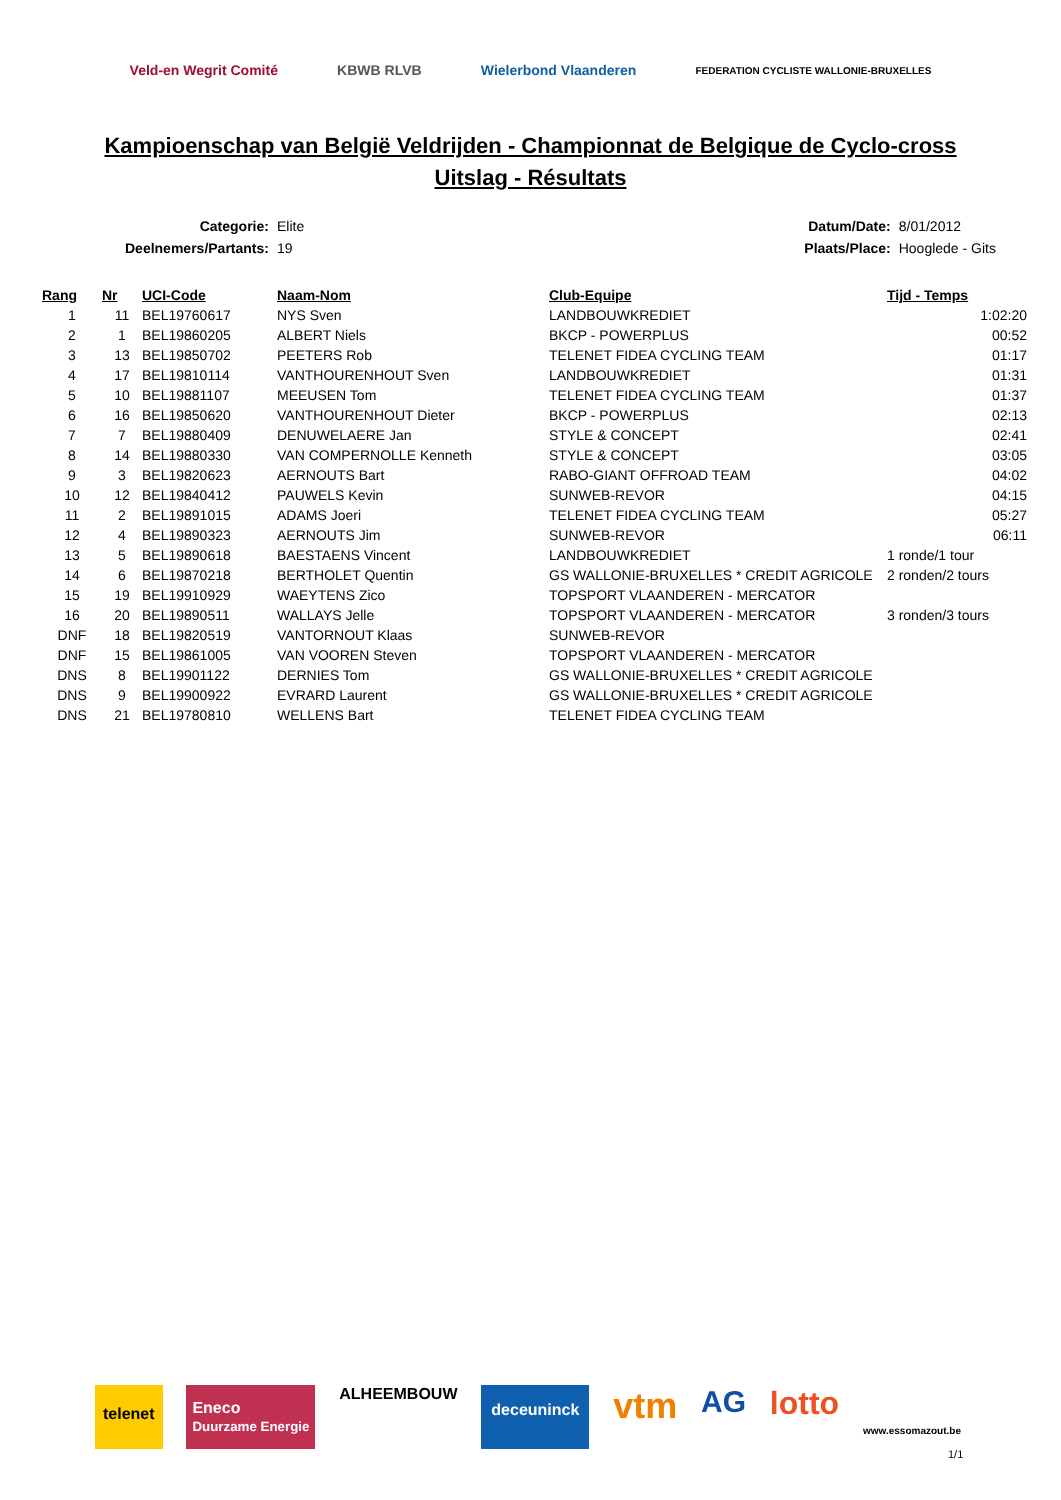Veld-en Wegrit Comité KBWB RLVB Wielerbond Vlaanderen
FEDERATION CYCLISTE WALLONIE-BRUXELLES
Kampioenschap van België Veldrijden - Championnat de Belgique de Cyclo-cross
Uitslag - Résultats
| Categorie: | Elite |
| Deelnemers/Partants: | 19 |
| Datum/Date: | 8/01/2012 |
| Plaats/Place: | Hooglede - Gits |
| Rang | Nr | UCI-Code | Naam-Nom | Club-Equipe | Tijd - Temps |
| --- | --- | --- | --- | --- | --- |
| 1 | 11 | BEL19760617 | NYS Sven | LANDBOUWKREDIET | 1:02:20 |
| 2 | 1 | BEL19860205 | ALBERT Niels | BKCP - POWERPLUS | 00:52 |
| 3 | 13 | BEL19850702 | PEETERS Rob | TELENET FIDEA CYCLING TEAM | 01:17 |
| 4 | 17 | BEL19810114 | VANTHOURENHOUT Sven | LANDBOUWKREDIET | 01:31 |
| 5 | 10 | BEL19881107 | MEEUSEN Tom | TELENET FIDEA CYCLING TEAM | 01:37 |
| 6 | 16 | BEL19850620 | VANTHOURENHOUT Dieter | BKCP - POWERPLUS | 02:13 |
| 7 | 7 | BEL19880409 | DENUWELAERE Jan | STYLE & CONCEPT | 02:41 |
| 8 | 14 | BEL19880330 | VAN COMPERNOLLE Kenneth | STYLE & CONCEPT | 03:05 |
| 9 | 3 | BEL19820623 | AERNOUTS Bart | RABO-GIANT OFFROAD TEAM | 04:02 |
| 10 | 12 | BEL19840412 | PAUWELS Kevin | SUNWEB-REVOR | 04:15 |
| 11 | 2 | BEL19891015 | ADAMS Joeri | TELENET FIDEA CYCLING TEAM | 05:27 |
| 12 | 4 | BEL19890323 | AERNOUTS Jim | SUNWEB-REVOR | 06:11 |
| 13 | 5 | BEL19890618 | BAESTAENS Vincent | LANDBOUWKREDIET | 1 ronde/1 tour |
| 14 | 6 | BEL19870218 | BERTHOLET Quentin | GS WALLONIE-BRUXELLES * CREDIT AGRICOLE | 2 ronden/2 tours |
| 15 | 19 | BEL19910929 | WAEYTENS Zico | TOPSPORT VLAANDEREN - MERCATOR | |
| 16 | 20 | BEL19890511 | WALLAYS Jelle | TOPSPORT VLAANDEREN - MERCATOR | 3 ronden/3 tours |
| DNF | 18 | BEL19820519 | VANTORNOUT Klaas | SUNWEB-REVOR | |
| DNF | 15 | BEL19861005 | VAN VOOREN Steven | TOPSPORT VLAANDEREN - MERCATOR | |
| DNS | 8 | BEL19901122 | DERNIES Tom | GS WALLONIE-BRUXELLES * CREDIT AGRICOLE | |
| DNS | 9 | BEL19900922 | EVRARD Laurent | GS WALLONIE-BRUXELLES * CREDIT AGRICOLE | |
| DNS | 21 | BEL19780810 | WELLENS Bart | TELENET FIDEA CYCLING TEAM | |
telenet Eneco
Duurzame Energie ALHEEMBOUW deceuninck vtm AG lotto www.essomazout.be
1/1